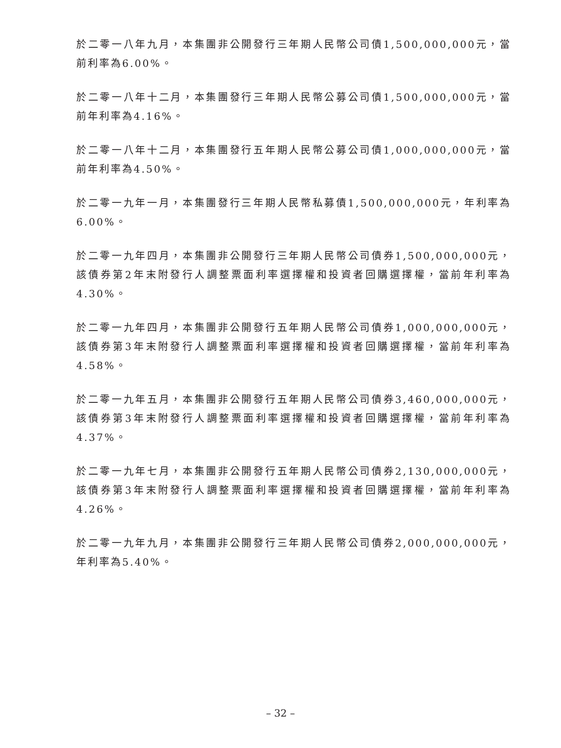於二零一八年九月，本集團非公開發行三年期人民幣公司債1,500,000,000元，當前利率為6.00%。
於二零一八年十二月，本集團發行三年期人民幣公募公司債1,500,000,000元，當前年利率為4.16%。
於二零一八年十二月，本集團發行五年期人民幣公募公司債1,000,000,000元，當前年利率為4.50%。
於二零一九年一月，本集團發行三年期人民幣私募債1,500,000,000元，年利率為6.00%。
於二零一九年四月，本集團非公開發行三年期人民幣公司債券1,500,000,000元，該債券第2年末附發行人調整票面利率選擇權和投資者回購選擇權，當前年利率為4.30%。
於二零一九年四月，本集團非公開發行五年期人民幣公司債券1,000,000,000元，該債券第3年末附發行人調整票面利率選擇權和投資者回購選擇權，當前年利率為4.58%。
於二零一九年五月，本集團非公開發行五年期人民幣公司債券3,460,000,000元，該債券第3年末附發行人調整票面利率選擇權和投資者回購選擇權，當前年利率為4.37%。
於二零一九年七月，本集團非公開發行五年期人民幣公司債券2,130,000,000元，該債券第3年末附發行人調整票面利率選擇權和投資者回購選擇權，當前年利率為4.26%。
於二零一九年九月，本集團非公開發行三年期人民幣公司債券2,000,000,000元，年利率為5.40%。
– 32 –